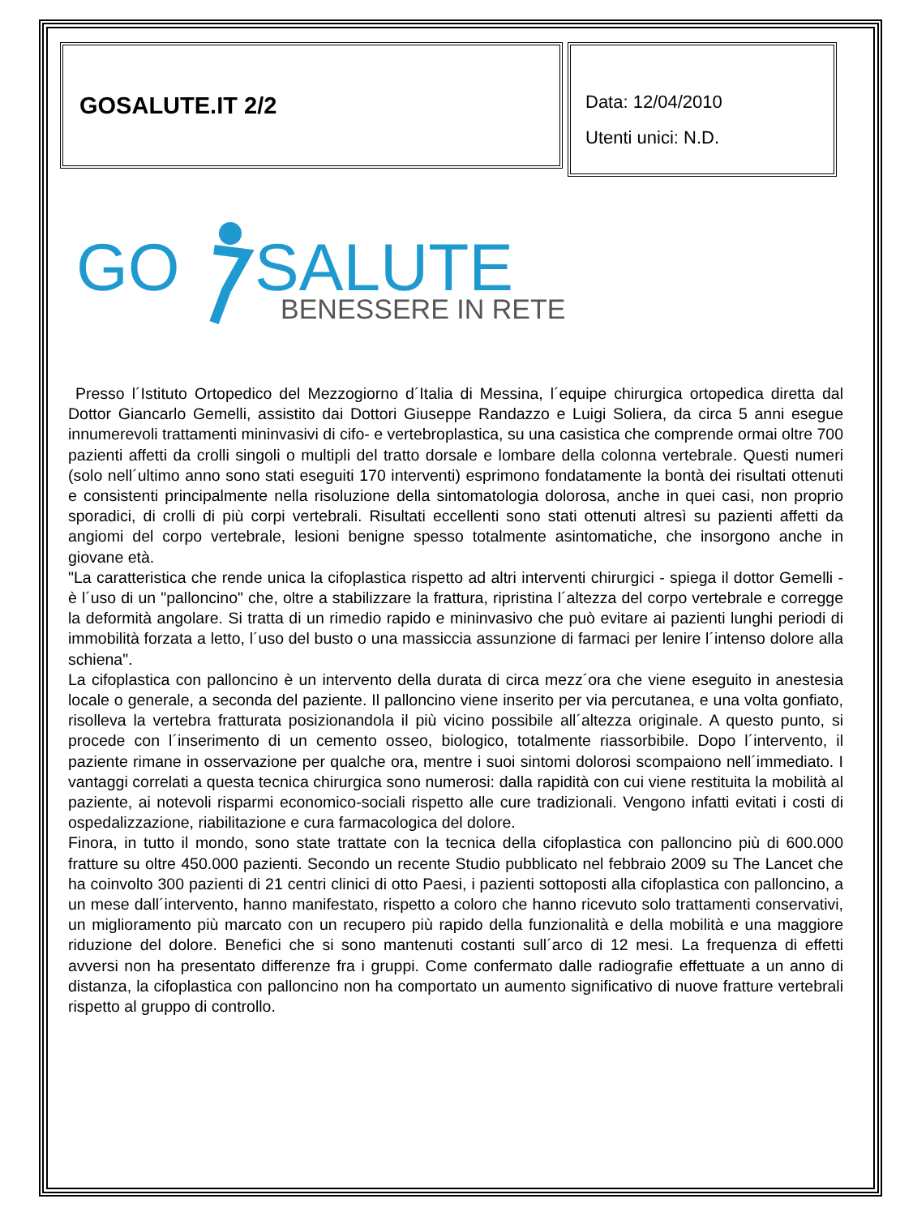GOSALUTE.IT 2/2
Data: 12/04/2010
Utenti unici: N.D.
GO
SALUTE
BENESSERE IN RETE
Presso l´Istituto Ortopedico del Mezzogiorno d´Italia di Messina, l´equipe chirurgica ortopedica diretta dal Dottor Giancarlo Gemelli, assistito dai Dottori Giuseppe Randazzo e Luigi Soliera, da circa 5 anni esegue innumerevoli trattamenti mininvasivi di cifo- e vertebroplastica, su una casistica che comprende ormai oltre 700 pazienti affetti da crolli singoli o multipli del tratto dorsale e lombare della colonna vertebrale. Questi numeri (solo nell´ultimo anno sono stati eseguiti 170 interventi) esprimono fondatamente la bontà dei risultati ottenuti e consistenti principalmente nella risoluzione della sintomatologia dolorosa, anche in quei casi, non proprio sporadici, di crolli di più corpi vertebrali. Risultati eccellenti sono stati ottenuti altresì su pazienti affetti da angiomi del corpo vertebrale, lesioni benigne spesso totalmente asintomatiche, che insorgono anche in giovane età.
"La caratteristica che rende unica la cifoplastica rispetto ad altri interventi chirurgici - spiega il dottor Gemelli - è l´uso di un "palloncino" che, oltre a stabilizzare la frattura, ripristina l´altezza del corpo vertebrale e corregge la deformità angolare. Si tratta di un rimedio rapido e mininvasivo che può evitare ai pazienti lunghi periodi di immobilità forzata a letto, l´uso del busto o una massiccia assunzione di farmaci per lenire l´intenso dolore alla schiena".
La cifoplastica con palloncino è un intervento della durata di circa mezz´ora che viene eseguito in anestesia locale o generale, a seconda del paziente. Il palloncino viene inserito per via percutanea, e una volta gonfiato, risolleva la vertebra fratturata posizionandola il più vicino possibile all´altezza originale. A questo punto, si procede con l´inserimento di un cemento osseo, biologico, totalmente riassorbibile. Dopo l´intervento, il paziente rimane in osservazione per qualche ora, mentre i suoi sintomi dolorosi scompaiono nell´immediato. I vantaggi correlati a questa tecnica chirurgica sono numerosi: dalla rapidità con cui viene restituita la mobilità al paziente, ai notevoli risparmi economico-sociali rispetto alle cure tradizionali. Vengono infatti evitati i costi di ospedalizzazione, riabilitazione e cura farmacologica del dolore.
Finora, in tutto il mondo, sono state trattate con la tecnica della cifoplastica con palloncino più di 600.000 fratture su oltre 450.000 pazienti. Secondo un recente Studio pubblicato nel febbraio 2009 su The Lancet che ha coinvolto 300 pazienti di 21 centri clinici di otto Paesi, i pazienti sottoposti alla cifoplastica con palloncino, a un mese dall´intervento, hanno manifestato, rispetto a coloro che hanno ricevuto solo trattamenti conservativi, un miglioramento più marcato con un recupero più rapido della funzionalità e della mobilità e una maggiore riduzione del dolore. Benefici che si sono mantenuti costanti sull´arco di 12 mesi. La frequenza di effetti avversi non ha presentato differenze fra i gruppi. Come confermato dalle radiografie effettuate a un anno di distanza, la cifoplastica con palloncino non ha comportato un aumento significativo di nuove fratture vertebrali rispetto al gruppo di controllo.